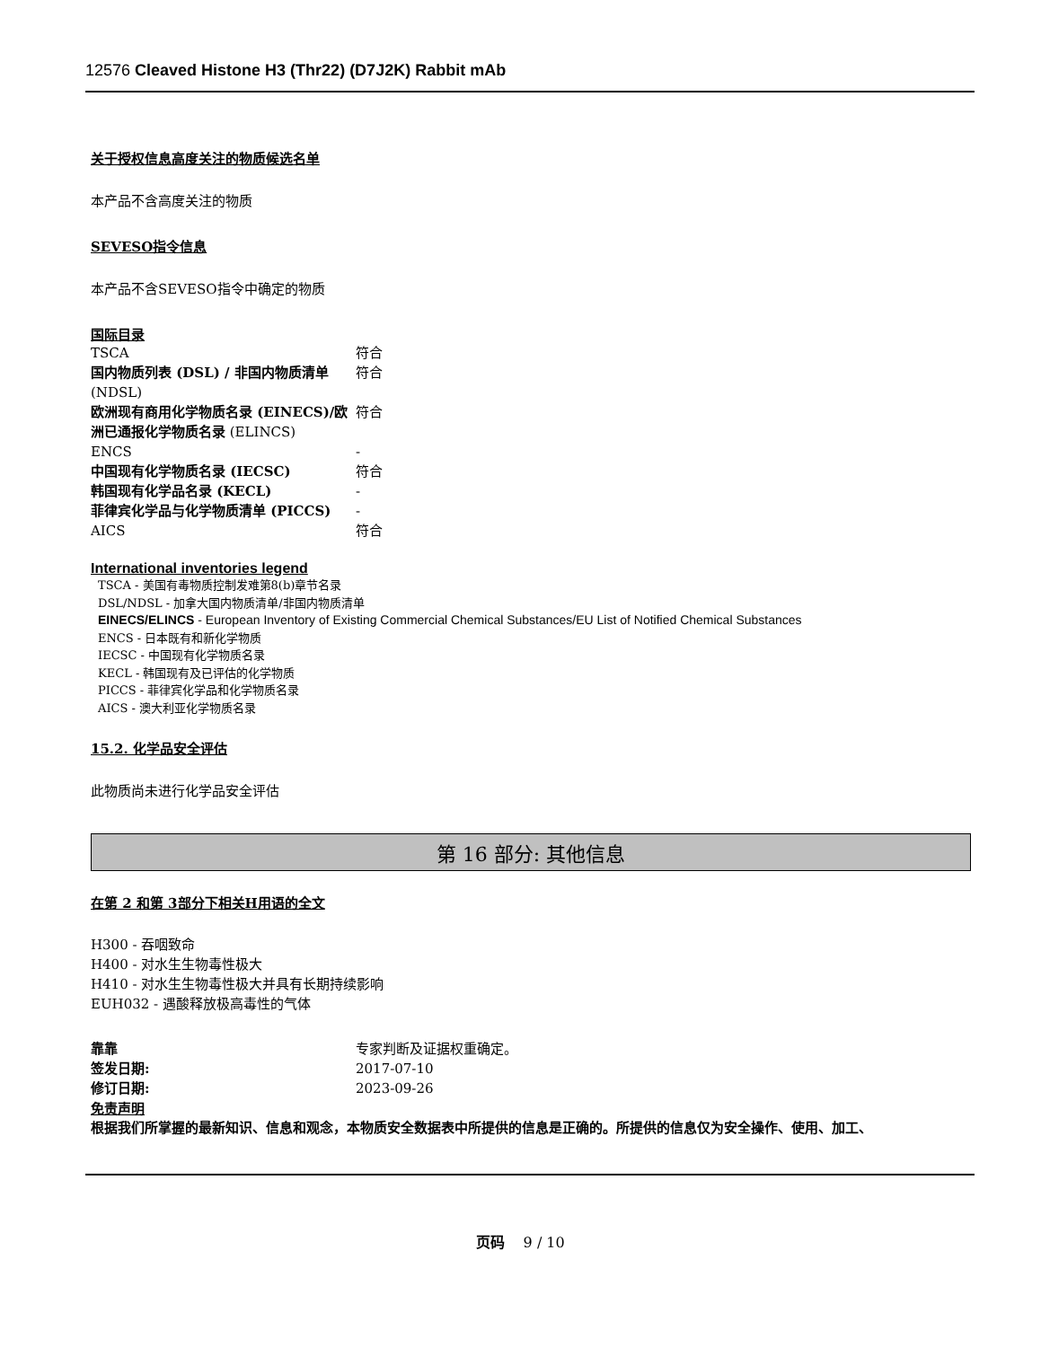12576 Cleaved Histone H3 (Thr22) (D7J2K) Rabbit mAb
关于授权信息高度关注的物质候选名单
本产品不含高度关注的物质
SEVESO指令信息
本产品不含SEVESO指令中确定的物质
国际目录
| TSCA | 符合 |
| 国内物质列表 (DSL) / 非国内物质清单 (NDSL) | 符合 |
| 欧洲现有商用化学物质名录 (EINECS)/欧洲已通报化学物质名录 (ELINCS) | 符合 |
| ENCS | - |
| 中国现有化学物质名录 (IECSC) | 符合 |
| 韩国现有化学品名录 (KECL) | - |
| 菲律宾化学品与化学物质清单 (PICCS) | - |
| AICS | 符合 |
International inventories legend
TSCA - 美国有毒物质控制发难第8(b)章节名录
DSL/NDSL - 加拿大国内物质清单/非国内物质清单
EINECS/ELINCS - European Inventory of Existing Commercial Chemical Substances/EU List of Notified Chemical Substances
ENCS - 日本既有和新化学物质
IECSC - 中国现有化学物质名录
KECL - 韩国现有及已评估的化学物质
PICCS - 菲律宾化学品和化学物质名录
AICS - 澳大利亚化学物质名录
15.2. 化学品安全评估
此物质尚未进行化学品安全评估
第 16 部分: 其他信息
在第 2 和第 3部分下相关H用语的全文
H300 - 吞咽致命
H400 - 对水生生物毒性极大
H410 - 对水生生物毒性极大并具有长期持续影响
EUH032 - 遇酸释放极高毒性的气体
| 靠靠 | 专家判断及证据权重确定。 |
| 签发日期: | 2017-07-10 |
| 修订日期: | 2023-09-26 |
免责声明
根据我们所掌握的最新知识、信息和观念，本物质安全数据表中所提供的信息是正确的。所提供的信息仅为安全操作、使用、加工、
页码 9 / 10